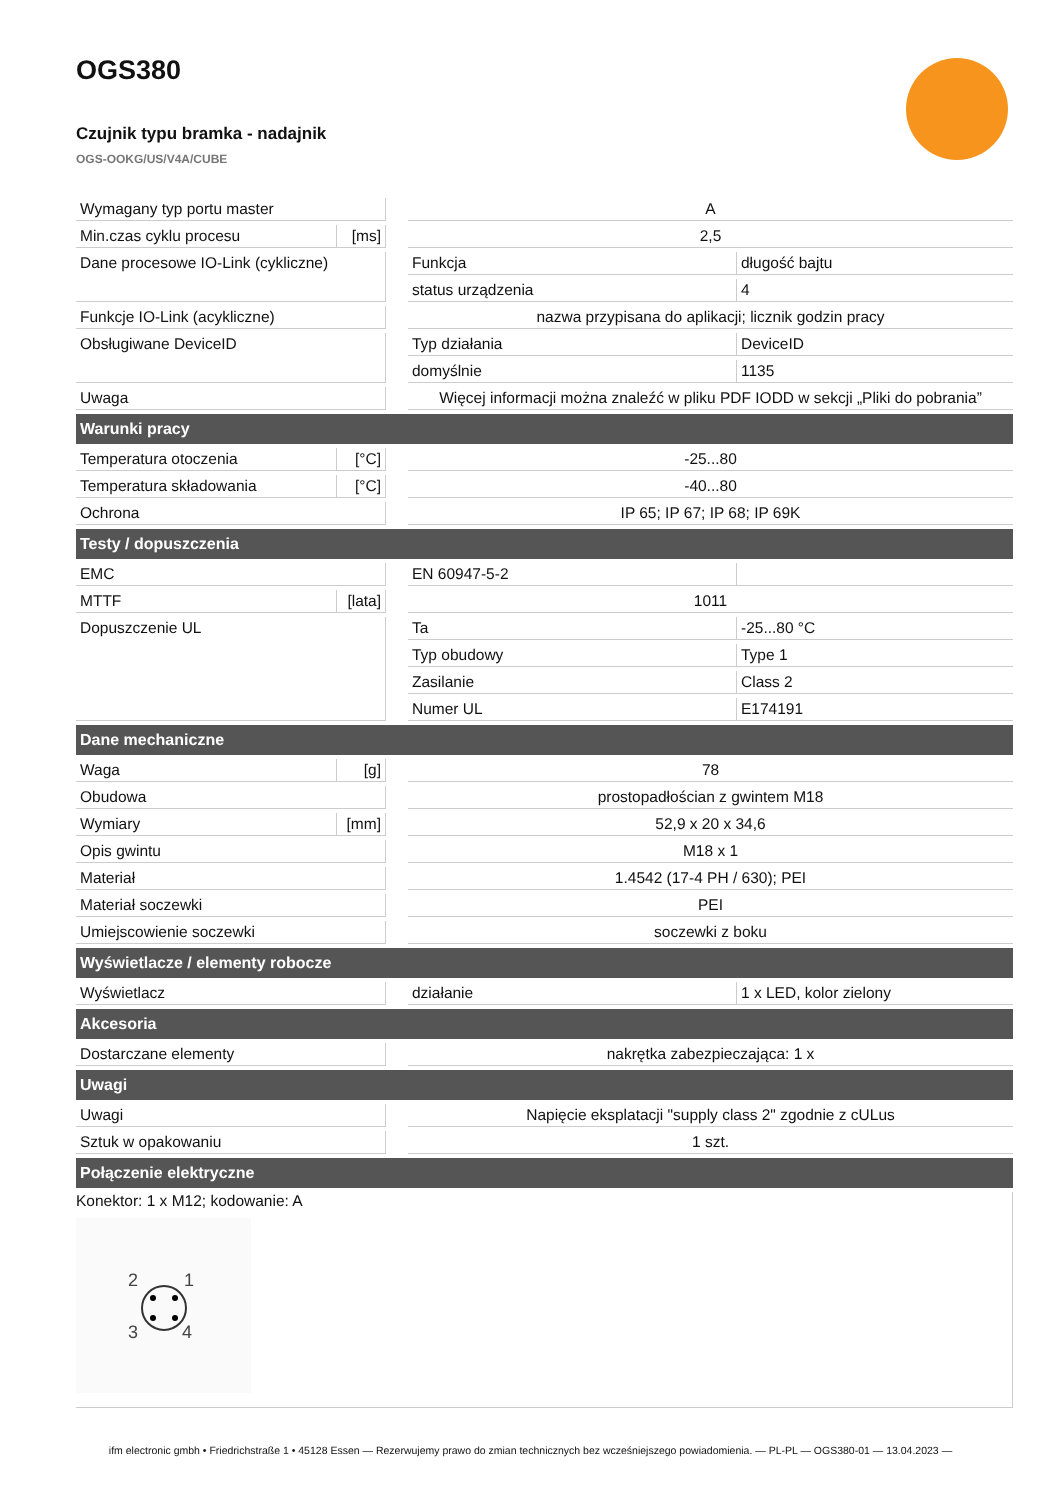OGS380
Czujnik typu bramka - nadajnik
OGS-OOKG/US/V4A/CUBE
| Wymagany typ portu master | | | A | |
| Min.czas cyklu procesu | [ms] | | 2,5 | |
| Dane procesowe IO-Link (cykliczne) | | | Funkcja | długość bajtu |
| | | | status urządzenia | 4 |
| Funkcje IO-Link (acykliczne) | | | nazwa przypisana do aplikacji; licznik godzin pracy | |
| Obsługiwane DeviceID | | | Typ działania | DeviceID |
| | | | domyślnie | 1135 |
| Uwaga | | | Więcej informacji można znaleźć w pliku PDF IODD w sekcji „Pliki do pobrania” | |
| Warunki pracy | | | | |
| Temperatura otoczenia | [°C] | | -25...80 | |
| Temperatura składowania | [°C] | | -40...80 | |
| Ochrona | | | IP 65; IP 67; IP 68; IP 69K | |
| Testy / dopuszczenia | | | | |
| EMC | | | EN 60947-5-2 | |
| MTTF | [lata] | | 1011 | |
| Dopuszczenie UL | | | Ta | -25...80 °C |
| | | | Typ obudowy | Type 1 |
| | | | Zasilanie | Class 2 |
| | | | Numer UL | E174191 |
| Dane mechaniczne | | | | |
| Waga | [g] | | 78 | |
| Obudowa | | | prostopadłościan z gwintem M18 | |
| Wymiary | [mm] | | 52,9 x 20 x 34,6 | |
| Opis gwintu | | | M18 x 1 | |
| Materiał | | | 1.4542 (17-4 PH / 630); PEI | |
| Materiał soczewki | | | PEI | |
| Umiejscowienie soczewki | | | soczewki z boku | |
| Wyświetlacze / elementy robocze | | | | |
| Wyświetlacz | | | działanie | 1 x LED, kolor zielony |
| Akcesoria | | | | |
| Dostarczane elementy | | | nakrętka zabezpieczająca: 1 x | |
| Uwagi | | | | |
| Uwagi | | | Napięcie eksplatacji "supply class 2" zgodnie z cULus | |
| Sztuk w opakowaniu | | | 1 szt. | |
| Połączenie elektryczne | | | | |
Konektor: 1 x M12; kodowanie: A
2
1
3
4
ifm electronic gmbh • Friedrichstraße 1 • 45128 Essen — Rezerwujemy prawo do zmian technicznych bez wcześniejszego powiadomienia. — PL-PL — OGS380-01 — 13.04.2023 —